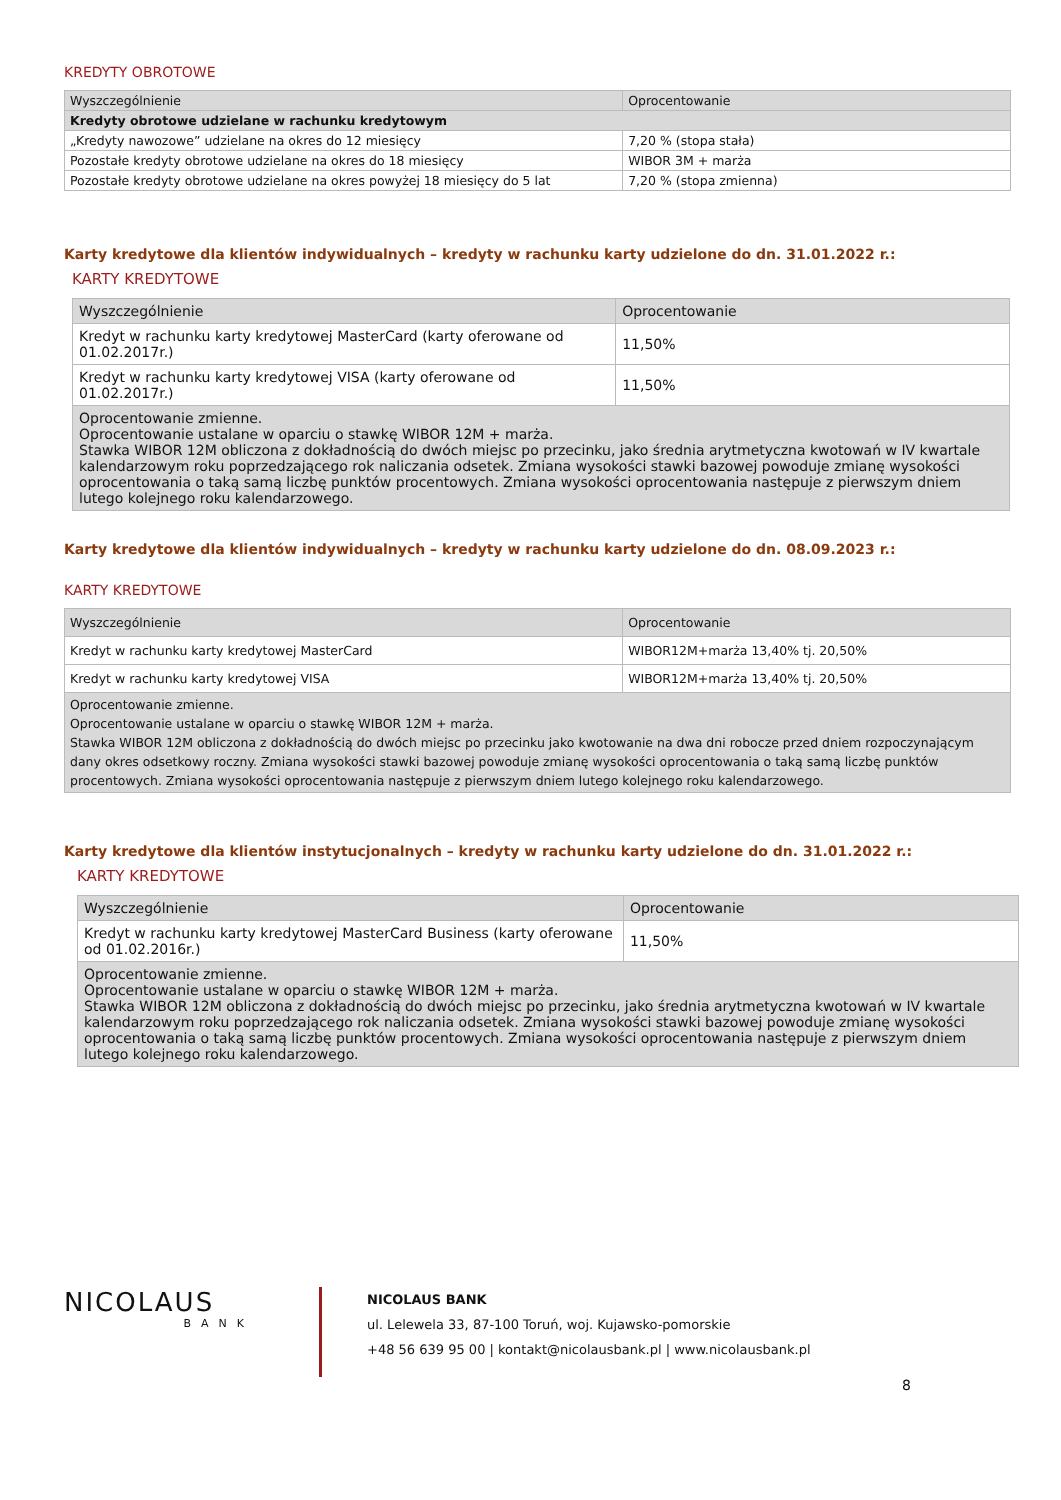KREDYTY OBROTOWE
| Wyszczególnienie | Oprocentowanie |
| --- | --- |
| Kredyty obrotowe udzielane w rachunku kredytowym | |
| „Kredyty nawozowe” udzielane na okres do 12 miesięcy | 7,20 % (stopa stała) |
| Pozostałe kredyty obrotowe udzielane na okres do 18 miesięcy | WIBOR 3M + marża |
| Pozostałe kredyty obrotowe udzielane na okres powyżej 18 miesięcy do 5 lat | 7,20 % (stopa zmienna) |
Karty kredytowe dla klientów indywidualnych – kredyty w rachunku karty udzielone do dn. 31.01.2022 r.:
KARTY KREDYTOWE
| Wyszczególnienie | Oprocentowanie |
| --- | --- |
| Kredyt w rachunku karty kredytowej MasterCard (karty oferowane od 01.02.2017r.) | 11,50% |
| Kredyt w rachunku karty kredytowej VISA (karty oferowane od 01.02.2017r.) | 11,50% |
| Oprocentowanie zmienne. Oprocentowanie ustalane w oparciu o stawkę WIBOR 12M + marża. Stawka WIBOR 12M obliczona z dokładnością do dwóch miejsc po przecinku, jako średnia arytmetyczna kwotowań w IV kwartale kalendarzowym roku poprzedzającego rok naliczania odsetek. Zmiana wysokości stawki bazowej powoduje zmianę wysokości oprocentowania o taką samą liczbę punktów procentowych. Zmiana wysokości oprocentowania następuje z pierwszym dniem lutego kolejnego roku kalendarzowego. | |
Karty kredytowe dla klientów indywidualnych – kredyty w rachunku karty udzielone do dn. 08.09.2023 r.:
KARTY KREDYTOWE
| Wyszczególnienie | Oprocentowanie |
| --- | --- |
| Kredyt w rachunku karty kredytowej MasterCard | WIBOR12M+marża 13,40% tj. 20,50% |
| Kredyt w rachunku karty kredytowej VISA | WIBOR12M+marża 13,40% tj. 20,50% |
| Oprocentowanie zmienne. Oprocentowanie ustalane w oparciu o stawkę WIBOR 12M + marża. Stawka WIBOR 12M obliczona z dokładnością do dwóch miejsc po przecinku jako kwotowanie na dwa dni robocze przed dniem rozpoczynającym dany okres odsetkowy roczny. Zmiana wysokości stawki bazowej powoduje zmianę wysokości oprocentowania o taką samą liczbę punktów procentowych. Zmiana wysokości oprocentowania następuje z pierwszym dniem lutego kolejnego roku kalendarzowego. | |
Karty kredytowe dla klientów instytucjonalnych – kredyty w rachunku karty udzielone do dn. 31.01.2022 r.:
KARTY KREDYTOWE
| Wyszczególnienie | Oprocentowanie |
| --- | --- |
| Kredyt w rachunku karty kredytowej MasterCard Business (karty oferowane od 01.02.2016r.) | 11,50% |
| Oprocentowanie zmienne. Oprocentowanie ustalane w oparciu o stawkę WIBOR 12M + marża. Stawka WIBOR 12M obliczona z dokładnością do dwóch miejsc po przecinku, jako średnia arytmetyczna kwotowań w IV kwartale kalendarzowym roku poprzedzającego rok naliczania odsetek. Zmiana wysokości stawki bazowej powoduje zmianę wysokości oprocentowania o taką samą liczbę punktów procentowych. Zmiana wysokości oprocentowania następuje z pierwszym dniem lutego kolejnego roku kalendarzowego. | |
NICOLAUS
BANK
NICOLAUS BANK
ul. Lelewela 33, 87-100 Toruń, woj. Kujawsko-pomorskie
+48 56 639 95 00 | kontakt@nicolausbank.pl | www.nicolausbank.pl
8